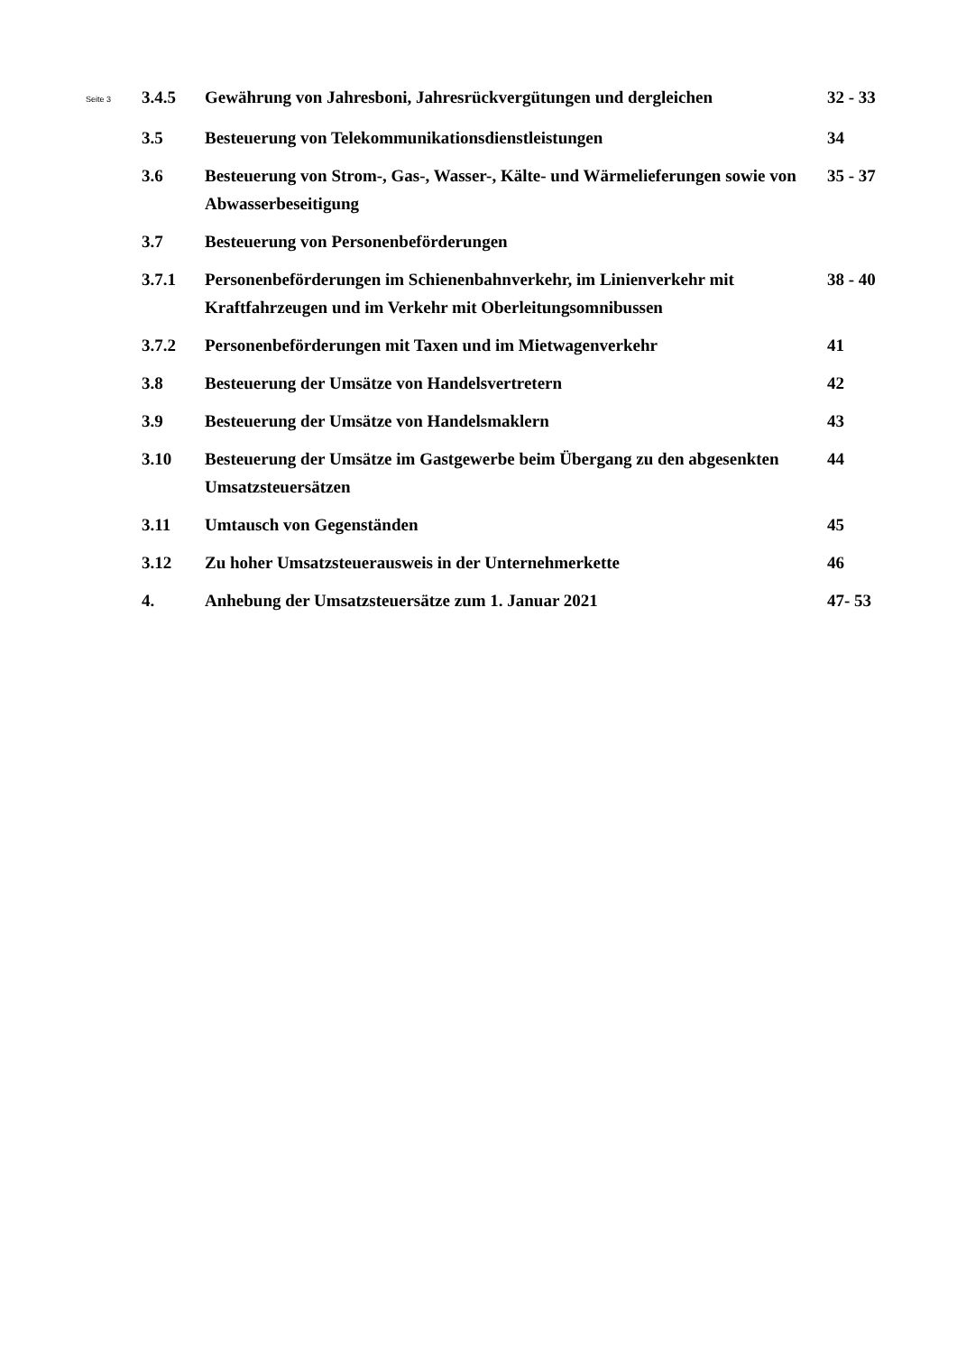| Seite 3 | 3.4.5 | Gewährung von Jahresboni, Jahresrückvergütungen und dergleichen | 32 - 33 |
| | 3.5 | Besteuerung von Telekommunikationsdienstleistungen | 34 |
| | 3.6 | Besteuerung von Strom-, Gas-, Wasser-, Kälte- und Wärmelieferungen sowie von Abwasserbeseitigung | 35 - 37 |
| | 3.7 | Besteuerung von Personenbeförderungen | |
| | 3.7.1 | Personenbeförderungen im Schienenbahnverkehr, im Linienverkehr mit Kraftfahrzeugen und im Verkehr mit Oberleitungsomnibussen | 38 - 40 |
| | 3.7.2 | Personenbeförderungen mit Taxen und im Mietwagenverkehr | 41 |
| | 3.8 | Besteuerung der Umsätze von Handelsvertretern | 42 |
| | 3.9 | Besteuerung der Umsätze von Handelsmaklern | 43 |
| | 3.10 | Besteuerung der Umsätze im Gastgewerbe beim Übergang zu den abgesenkten Umsatzsteuersätzen | 44 |
| | 3.11 | Umtausch von Gegenständen | 45 |
| | 3.12 | Zu hoher Umsatzsteuerausweis in der Unternehmerkette | 46 |
| | 4. | Anhebung der Umsatzsteuersätze zum 1. Januar 2021 | 47- 53 |